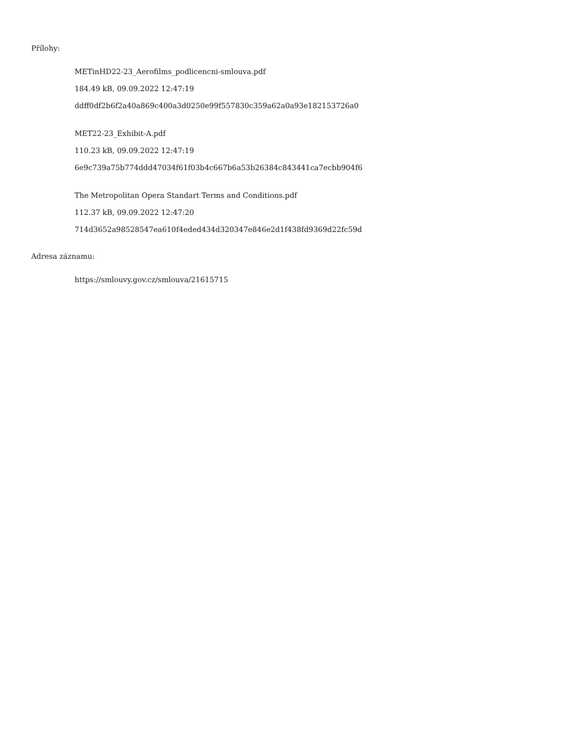Přílohy:
METinHD22-23_Aerofilms_podlicencni-smlouva.pdf
184.49 kB, 09.09.2022 12:47:19
ddff0df2b6f2a40a869c400a3d0250e99f557830c359a62a0a93e182153726a0
MET22-23_Exhibit-A.pdf
110.23 kB, 09.09.2022 12:47:19
6e9c739a75b774ddd47034f61f03b4c667b6a53b26384c843441ca7ecbb904f6
The Metropolitan Opera Standart Terms and Conditions.pdf
112.37 kB, 09.09.2022 12:47:20
714d3652a98528547ea610f4eded434d320347e846e2d1f438fd9369d22fc59d
Adresa záznamu:
https://smlouvy.gov.cz/smlouva/21615715